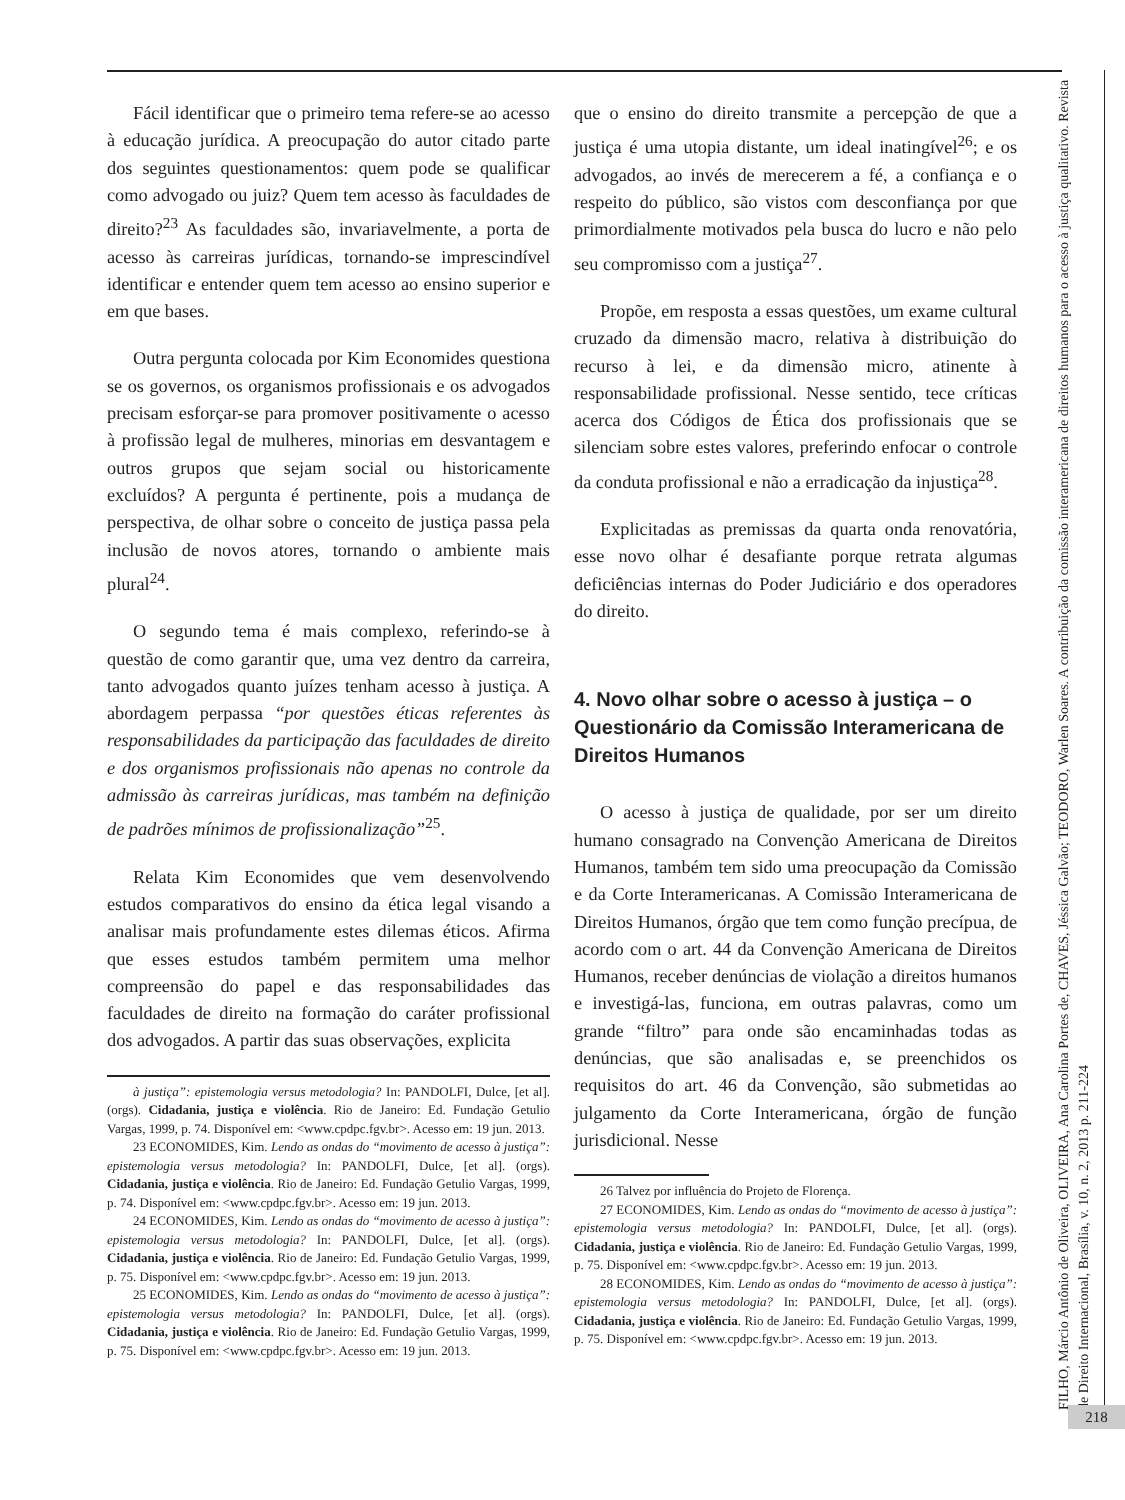Fácil identificar que o primeiro tema refere-se ao acesso à educação jurídica. A preocupação do autor citado parte dos seguintes questionamentos: quem pode se qualificar como advogado ou juiz? Quem tem acesso às faculdades de direito?<sup>23</sup> As faculdades são, invariavelmente, a porta de acesso às carreiras jurídicas, tornando-se imprescindível identificar e entender quem tem acesso ao ensino superior e em que bases.
Outra pergunta colocada por Kim Economides questiona se os governos, os organismos profissionais e os advogados precisam esforçar-se para promover positivamente o acesso à profissão legal de mulheres, minorias em desvantagem e outros grupos que sejam social ou historicamente excluídos? A pergunta é pertinente, pois a mudança de perspectiva, de olhar sobre o conceito de justiça passa pela inclusão de novos atores, tornando o ambiente mais plural<sup>24</sup>.
O segundo tema é mais complexo, referindo-se à questão de como garantir que, uma vez dentro da carreira, tanto advogados quanto juízes tenham acesso à justiça. A abordagem perpassa “por questões éticas referentes às responsabilidades da participação das faculdades de direito e dos organismos profissionais não apenas no controle da admissão às carreiras jurídicas, mas também na definição de padrões mínimos de profissionalização”<sup>25</sup>.
Relata Kim Economides que vem desenvolvendo estudos comparativos do ensino da ética legal visando a analisar mais profundamente estes dilemas éticos. Afirma que esses estudos também permitem uma melhor compreensão do papel e das responsabilidades das faculdades de direito na formação do caráter profissional dos advogados. A partir das suas observações, explicita
à justiça”: epistemologia versus metodologia? In: PANDOLFI, Dulce, [et al]. (orgs). Cidadania, justiça e violência. Rio de Janeiro: Ed. Fundação Getulio Vargas, 1999, p. 74. Disponível em: <www.cpdpc.fgv.br>. Acesso em: 19 jun. 2013.
23 ECONOMIDES, Kim. Lendo as ondas do “movimento de acesso à justiça”: epistemologia versus metodologia? In: PANDOLFI, Dulce, [et al]. (orgs). Cidadania, justiça e violência. Rio de Janeiro: Ed. Fundação Getulio Vargas, 1999, p. 74. Disponível em: <www.cpdpc.fgv.br>. Acesso em: 19 jun. 2013.
24 ECONOMIDES, Kim. Lendo as ondas do “movimento de acesso à justiça”: epistemologia versus metodologia? In: PANDOLFI, Dulce, [et al]. (orgs). Cidadania, justiça e violência. Rio de Janeiro: Ed. Fundação Getulio Vargas, 1999, p. 75. Disponível em: <www.cpdpc.fgv.br>. Acesso em: 19 jun. 2013.
25 ECONOMIDES, Kim. Lendo as ondas do “movimento de acesso à justiça”: epistemologia versus metodologia? In: PANDOLFI, Dulce, [et al]. (orgs). Cidadania, justiça e violência. Rio de Janeiro: Ed. Fundação Getulio Vargas, 1999, p. 75. Disponível em: <www.cpdpc.fgv.br>. Acesso em: 19 jun. 2013.
que o ensino do direito transmite a percepção de que a justiça é uma utopia distante, um ideal inatingível<sup>26</sup>; e os advogados, ao invés de merecerem a fé, a confiança e o respeito do público, são vistos com desconfiança por que primordialmente motivados pela busca do lucro e não pelo seu compromisso com a justiça<sup>27</sup>.
Propõe, em resposta a essas questões, um exame cultural cruzado da dimensão macro, relativa à distribuição do recurso à lei, e da dimensão micro, atinente à responsabilidade profissional. Nesse sentido, tece críticas acerca dos Códigos de Ética dos profissionais que se silenciam sobre estes valores, preferindo enfocar o controle da conduta profissional e não a erradicação da injustiça<sup>28</sup>.
Explicitadas as premissas da quarta onda renovatória, esse novo olhar é desafiante porque retrata algumas deficiências internas do Poder Judiciário e dos operadores do direito.
4. Novo olhar sobre o acesso à justiça – o Questionário da Comissão Interamericana de Direitos Humanos
O acesso à justiça de qualidade, por ser um direito humano consagrado na Convenção Americana de Direitos Humanos, também tem sido uma preocupação da Comissão e da Corte Interamericanas. A Comissão Interamericana de Direitos Humanos, órgão que tem como função precípua, de acordo com o art. 44 da Convenção Americana de Direitos Humanos, receber denúncias de violação a direitos humanos e investigá-las, funciona, em outras palavras, como um grande “filtro” para onde são encaminhadas todas as denúncias, que são analisadas e, se preenchidos os requisitos do art. 46 da Convenção, são submetidas ao julgamento da Corte Interamericana, órgão de função jurisdicional. Nesse
26 Talvez por influência do Projeto de Florença.
27 ECONOMIDES, Kim. Lendo as ondas do “movimento de acesso à justiça”: epistemologia versus metodologia? In: PANDOLFI, Dulce, [et al]. (orgs). Cidadania, justiça e violência. Rio de Janeiro: Ed. Fundação Getulio Vargas, 1999, p. 75. Disponível em: <www.cpdpc.fgv.br>. Acesso em: 19 jun. 2013.
28 ECONOMIDES, Kim. Lendo as ondas do “movimento de acesso à justiça”: epistemologia versus metodologia? In: PANDOLFI, Dulce, [et al]. (orgs). Cidadania, justiça e violência. Rio de Janeiro: Ed. Fundação Getulio Vargas, 1999, p. 75. Disponível em: <www.cpdpc.fgv.br>. Acesso em: 19 jun. 2013.
FILHO, Márcio Antônio de Oliveira, OLIVEIRA, Ana Carolina Portes de, CHAVES, Jéssica Galvão; TEODORO, Warlen Soares. A contribuição da comissão interamericana de direitos humanos para o acesso à justiça qualitativo. Revista de Direito Internacional, Brasília, v. 10, n. 2, 2013 p. 211-224
218